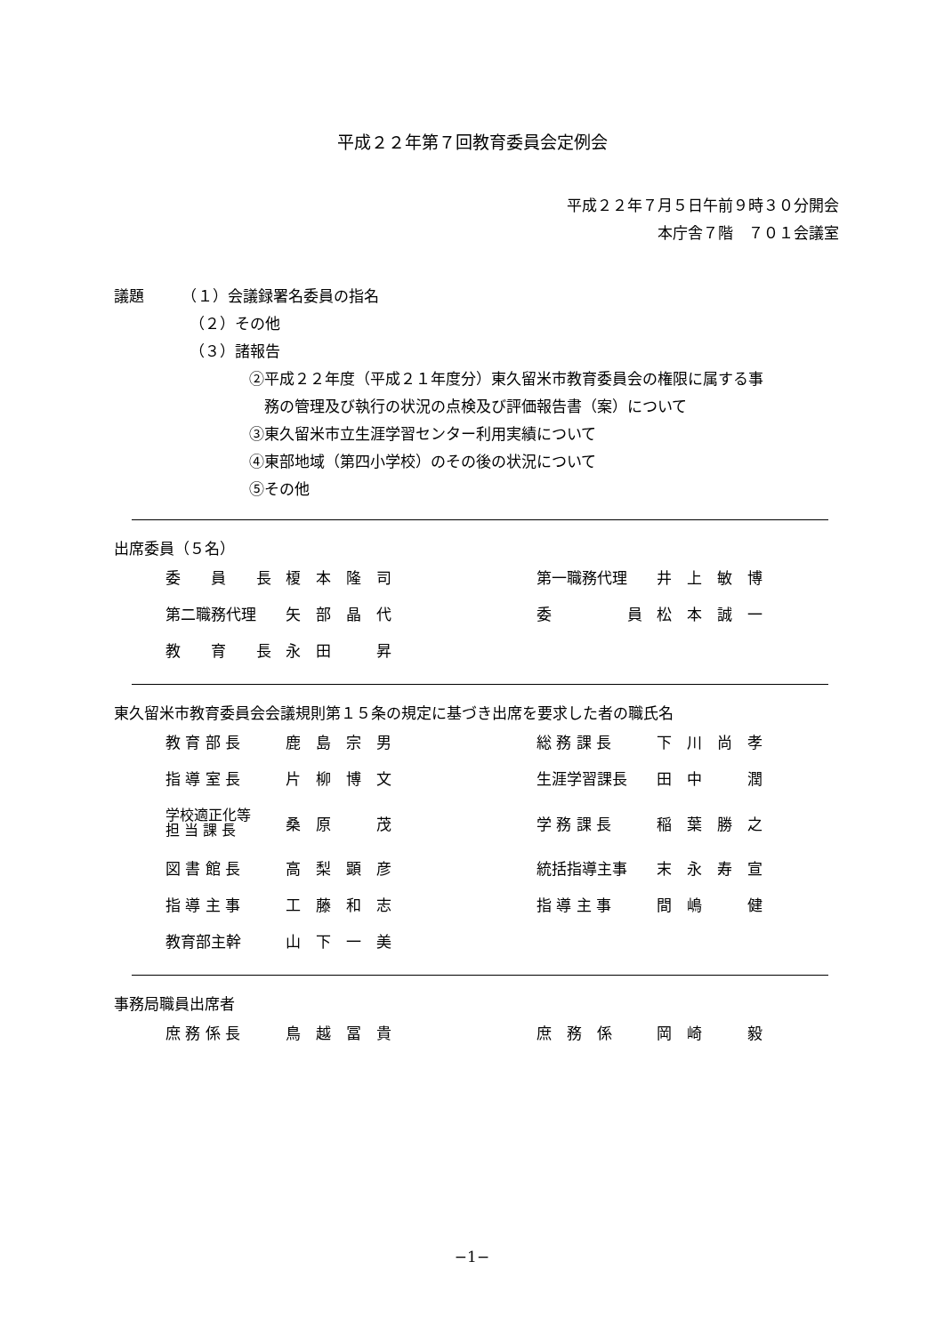平成２２年第７回教育委員会定例会
平成２２年７月５日午前９時３０分開会
本庁舎７階　７０１会議室
議題　　　（１）会議録署名委員の指名
（２）その他
（３）諸報告
②平成２２年度（平成２１年度分）東久留米市教育委員会の権限に属する事
　務の管理及び執行の状況の点検及び評価報告書（案）について
③東久留米市立生涯学習センター利用実績について
④東部地域（第四小学校）のその後の状況について
⑤その他
出席委員（５名）
| 委 員 長 | 榎 本 隆 司 | 第一職務代理 | 井 上 敏 博 |
| 第二職務代理 | 矢 部 晶 代 | 委 員 | 松 本 誠 一 |
| 教 育 長 | 永 田 昇 | | |
東久留米市教育委員会会議規則第１５条の規定に基づき出席を要求した者の職氏名
| 教 育 部 長 | 鹿 島 宗 男 | 総 務 課 長 | 下 川 尚 孝 |
| 指 導 室 長 | 片 柳 博 文 | 生涯学習課長 | 田 中 潤 |
| 学校適正化等 担 当 課 長 | 桑 原 茂 | 学 務 課 長 | 稲 葉 勝 之 |
| 図 書 館 長 | 高 梨 顕 彦 | 統括指導主事 | 末 永 寿 宣 |
| 指 導 主 事 | 工 藤 和 志 | 指 導 主 事 | 間 嶋 健 |
| 教育部主幹 | 山 下 一 美 | | |
事務局職員出席者
| 庶 務 係 長 | 鳥 越 冨 貴 | 庶 務 係 | 岡 崎 毅 |
−1−